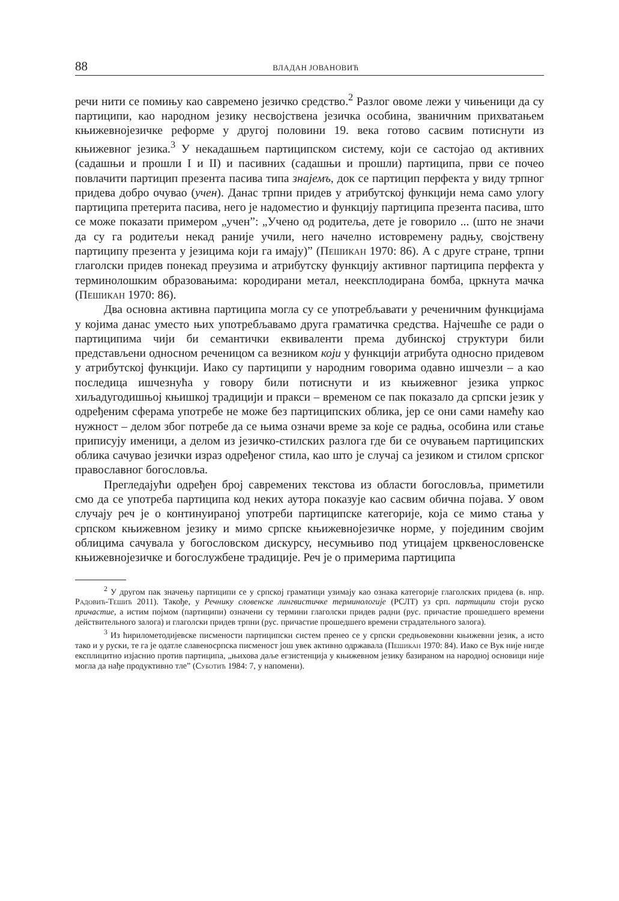88 ВЛАДАН ЈОВАНОВИЋ
речи нити се помињу као савремено језичко средство.<sup>2</sup> Разлог овоме лежи у чињеници да су партиципи, као народном језику несвојствена језичка особина, званичним прихватањем књижевнојезичке реформе у другој половини 19. века готово сасвим потиснути из књижевног језика.<sup>3</sup> У некадашњем партиципском систему, који се састојао од активних (садашњи и прошли I и II) и пасивних (садашњи и прошли) партиципа, први се почео повлачити партицип презента пасива типа знајемъ, док се партицип перфекта у виду трпног придева добро очувао (учен). Данас трпни придев у атрибутској функцији нема само улогу партиципа претерита пасива, него је надоместио и функцију партиципа презента пасива, што се може показати примером „учен”: „Учено од родитеља, дете је говорило ... (што не значи да су га родитељи некад раније учили, него начелно истовремену радњу, својствену партиципу презента у језицима који га имају)” (Пешикан 1970: 86). А с друге стране, трпни глаголски придев понекад преузима и атрибутску функцију активног партиципа перфекта у терминолошким образовањима: кородирани метал, неексплодирана бомба, цркнута мачка (Пешикан 1970: 86).
Два основна активна партиципа могла су се употребљавати у реченичним функцијама у којима данас уместо њих употребљавамо друга граматичка средства. Најчешће се ради о партиципима чији би семантички еквиваленти према дубинској структури били представљени односном реченицом са везником који у функцији атрибута односно придевом у атрибутској функцији. Иако су партиципи у народним говорима одавно ишчезли – а као последица ишчезнућа у говору били потиснути и из књижевног језика упркос хиљадугодишњој књишкој традицији и пракси – временом се пак показало да српски језик у одређеним сферама употребе не може без партиципских облика, јер се они сами намећу као нужност – делом због потребе да се њима означи време за које се радња, особина или стање приписују именици, а делом из језичко-стилских разлога где би се очувањем партиципских облика сачувао језички израз одређеног стила, као што је случај са језиком и стилом српског православног богословља.
Прегледајући одређен број савремених текстова из области богословља, приметили смо да се употреба партиципа код неких аутора показује као сасвим обична појава. У овом случају реч је о континуираној употреби партиципске категорије, која се мимо стања у српском књижевном језику и мимо српске књижевнојезичке норме, у појединим својим облицима сачувала у богословском дискурсу, несумњиво под утицајем црквенословенске књижевнојезичке и богослужбене традиције. Реч је о примерима партиципа
<sup>2</sup> У другом пак значењу партиципи се у српској граматици узимају као ознака категорије глаголских придева (в. нпр. Радовић-Тешић 2011). Такође, у Речнику словенске лингвистичке терминологије (РСЛТ) уз срп. партиципи стоји руско причастие, а истим појмом (партиципи) означени су термини глаголски придев радни (рус. причастие прошедшего времени действительного залога) и глаголски придев трпни (рус. причастие прошедшего времени страдательного залога).
<sup>3</sup> Из ћирилометодијевске писмености партиципски систем пренео се у српски средњовековни књижевни језик, а исто тако и у руски, те га је одатле славеносрпска писменост још увек активно одржавала (Пешикан 1970: 84). Иако се Вук није нигде експлицитно изјаснио против партиципа, „њихова даље егзистенција у књижевном језику базираном на народној основици није могла да нађе продуктивно тле” (Суботић 1984: 7, у напомени).